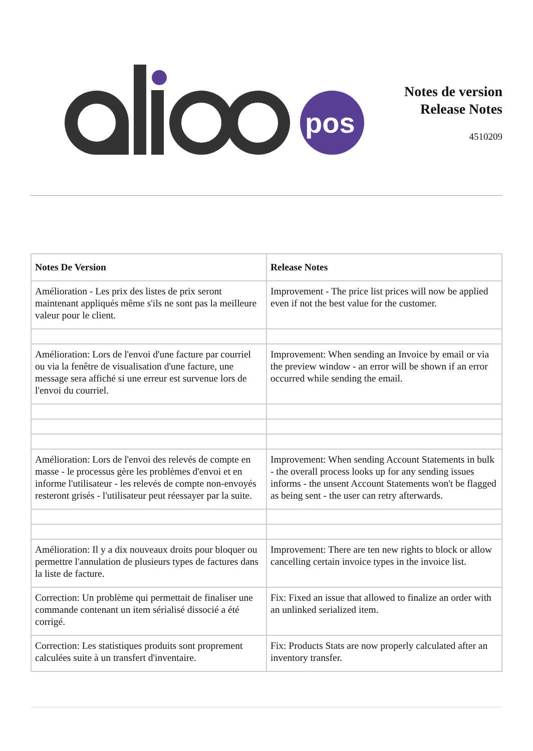pos
Notes de version
Release Notes
4510209
| Notes De Version | Release Notes |
| --- | --- |
| Amélioration - Les prix des listes de prix seront maintenant appliqués même s'ils ne sont pas la meilleure valeur pour le client. | Improvement - The price list prices will now be applied even if not the best value for the customer. |
| Amélioration: Lors de l'envoi d'une facture par courriel ou via la fenêtre de visualisation d'une facture, une message sera affiché si une erreur est survenue lors de l'envoi du courriel. | Improvement: When sending an Invoice by email or via the preview window - an error will be shown if an error occurred while sending the email. |
| Amélioration: Lors de l'envoi des relevés de compte en masse - le processus gère les problèmes d'envoi et en informe l'utilisateur - les relevés de compte non-envoyés resteront grisés - l'utilisateur peut réessayer par la suite. | Improvement: When sending Account Statements in bulk - the overall process looks up for any sending issues informs - the unsent Account Statements won't be flagged as being sent - the user can retry afterwards. |
| Amélioration: Il y a dix nouveaux droits pour bloquer ou permettre l'annulation de plusieurs types de factures dans la liste de facture. | Improvement: There are ten new rights to block or allow cancelling certain invoice types in the invoice list. |
| Correction: Un problème qui permettait de finaliser une commande contenant un item sérialisé dissocié a été corrigé. | Fix: Fixed an issue that allowed to finalize an order with an unlinked serialized item. |
| Correction: Les statistiques produits sont proprement calculées suite à un transfert d'inventaire. | Fix: Products Stats are now properly calculated after an inventory transfer. |